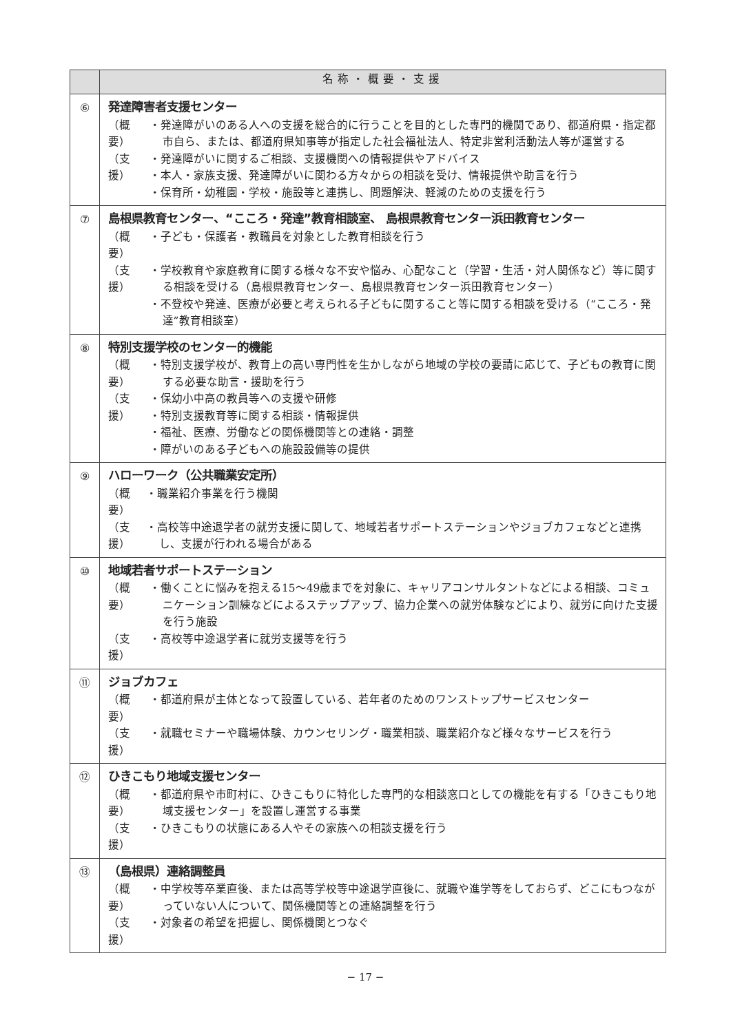| | 名称・概要・支援 |
| --- | --- |
| ⑥ | 発達障害者支援センター （概要） ・発達障がいのある人への支援を総合的に行うことを目的とした専門的機関であり、都道府県・指定都市自ら、または、都道府県知事等が指定した社会福祉法人、特定非営利活動法人等が運営する （支援） ・発達障がいに関するご相談、支援機関への情報提供やアドバイス ・本人・家族支援、発達障がいに関わる方々からの相談を受け、情報提供や助言を行う ・保育所・幼稚園・学校・施設等と連携し、問題解決、軽減のための支援を行う |
| ⑦ | 島根県教育センター、“こころ・発達”教育相談室、 島根県教育センター浜田教育センター （概要） ・子ども・保護者・教職員を対象とした教育相談を行う （支援） ・学校教育や家庭教育に関する様々な不安や悩み、心配なこと（学習・生活・対人関係など）等に関する相談を受ける（島根県教育センター、島根県教育センター浜田教育センター） ・不登校や発達、医療が必要と考えられる子どもに関すること等に関する相談を受ける（“こころ・発達”教育相談室） |
| ⑧ | 特別支援学校のセンター的機能 （概要） ・特別支援学校が、教育上の高い専門性を生かしながら地域の学校の要請に応じて、子どもの教育に関する必要な助言・援助を行う （支援） ・保幼小中高の教員等への支援や研修 ・特別支援教育等に関する相談・情報提供 ・福祉、医療、労働などの関係機関等との連絡・調整 ・障がいのある子どもへの施設設備等の提供 |
| ⑨ | ハローワーク（公共職業安定所） （概要） ・職業紹介事業を行う機関 （支援） ・高校等中途退学者の就労支援に関して、地域若者サポートステーションやジョブカフェなどと連携し、支援が行われる場合がある |
| ⑩ | 地域若者サポートステーション （概要） ・働くことに悩みを抱える15〜49歳までを対象に、キャリアコンサルタントなどによる相談、コミュニケーション訓練などによるステップアップ、協力企業への就労体験などにより、就労に向けた支援を行う施設 （支援） ・高校等中途退学者に就労支援等を行う |
| ⑪ | ジョブカフェ （概要） ・都道府県が主体となって設置している、若年者のためのワンストップサービスセンター （支援） ・就職セミナーや職場体験、カウンセリング・職業相談、職業紹介など様々なサービスを行う |
| ⑫ | ひきこもり地域支援センター （概要） ・都道府県や市町村に、ひきこもりに特化した専門的な相談窓口としての機能を有する「ひきこもり地域支援センター」を設置し運営する事業 （支援） ・ひきこもりの状態にある人やその家族への相談支援を行う |
| ⑬ | （島根県）連絡調整員 （概要） ・中学校等卒業直後、または高等学校等中途退学直後に、就職や進学等をしておらず、どこにもつながっていない人について、関係機関等との連絡調整を行う （支援） ・対象者の希望を把握し、関係機関とつなぐ |
− 17 −